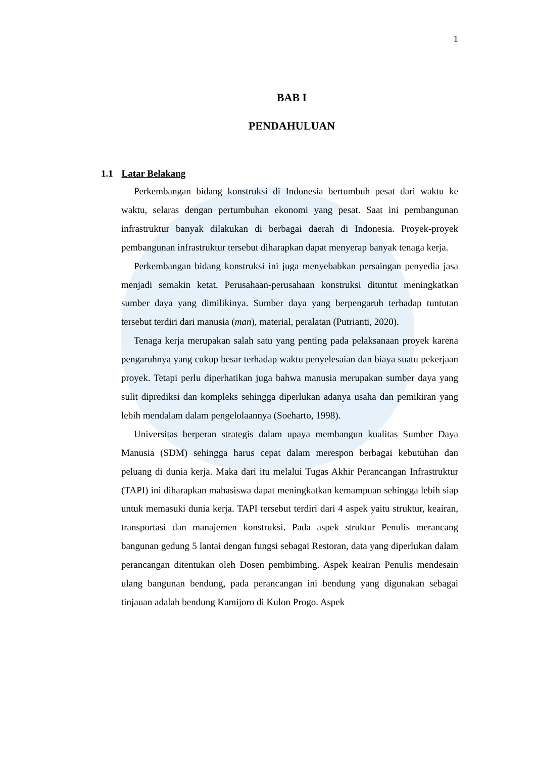1
BAB I
PENDAHULUAN
1.1 Latar Belakang
Perkembangan bidang konstruksi di Indonesia bertumbuh pesat dari waktu ke waktu, selaras dengan pertumbuhan ekonomi yang pesat. Saat ini pembangunan infrastruktur banyak dilakukan di berbagai daerah di Indonesia. Proyek-proyek pembangunan infrastruktur tersebut diharapkan dapat menyerap banyak tenaga kerja.
Perkembangan bidang konstruksi ini juga menyebabkan persaingan penyedia jasa menjadi semakin ketat. Perusahaan-perusahaan konstruksi dituntut meningkatkan sumber daya yang dimilikinya. Sumber daya yang berpengaruh terhadap tuntutan tersebut terdiri dari manusia (man), material, peralatan (Putrianti, 2020).
Tenaga kerja merupakan salah satu yang penting pada pelaksanaan proyek karena pengaruhnya yang cukup besar terhadap waktu penyelesaian dan biaya suatu pekerjaan proyek. Tetapi perlu diperhatikan juga bahwa manusia merupakan sumber daya yang sulit diprediksi dan kompleks sehingga diperlukan adanya usaha dan pemikiran yang lebih mendalam dalam pengelolaannya (Soeharto, 1998).
Universitas berperan strategis dalam upaya membangun kualitas Sumber Daya Manusia (SDM) sehingga harus cepat dalam merespon berbagai kebutuhan dan peluang di dunia kerja. Maka dari itu melalui Tugas Akhir Perancangan Infrastruktur (TAPI) ini diharapkan mahasiswa dapat meningkatkan kemampuan sehingga lebih siap untuk memasuki dunia kerja. TAPI tersebut terdiri dari 4 aspek yaitu struktur, keairan, transportasi dan manajemen konstruksi. Pada aspek struktur Penulis merancang bangunan gedung 5 lantai dengan fungsi sebagai Restoran, data yang diperlukan dalam perancangan ditentukan oleh Dosen pembimbing. Aspek keairan Penulis mendesain ulang bangunan bendung, pada perancangan ini bendung yang digunakan sebagai tinjauan adalah bendung Kamijoro di Kulon Progo. Aspek